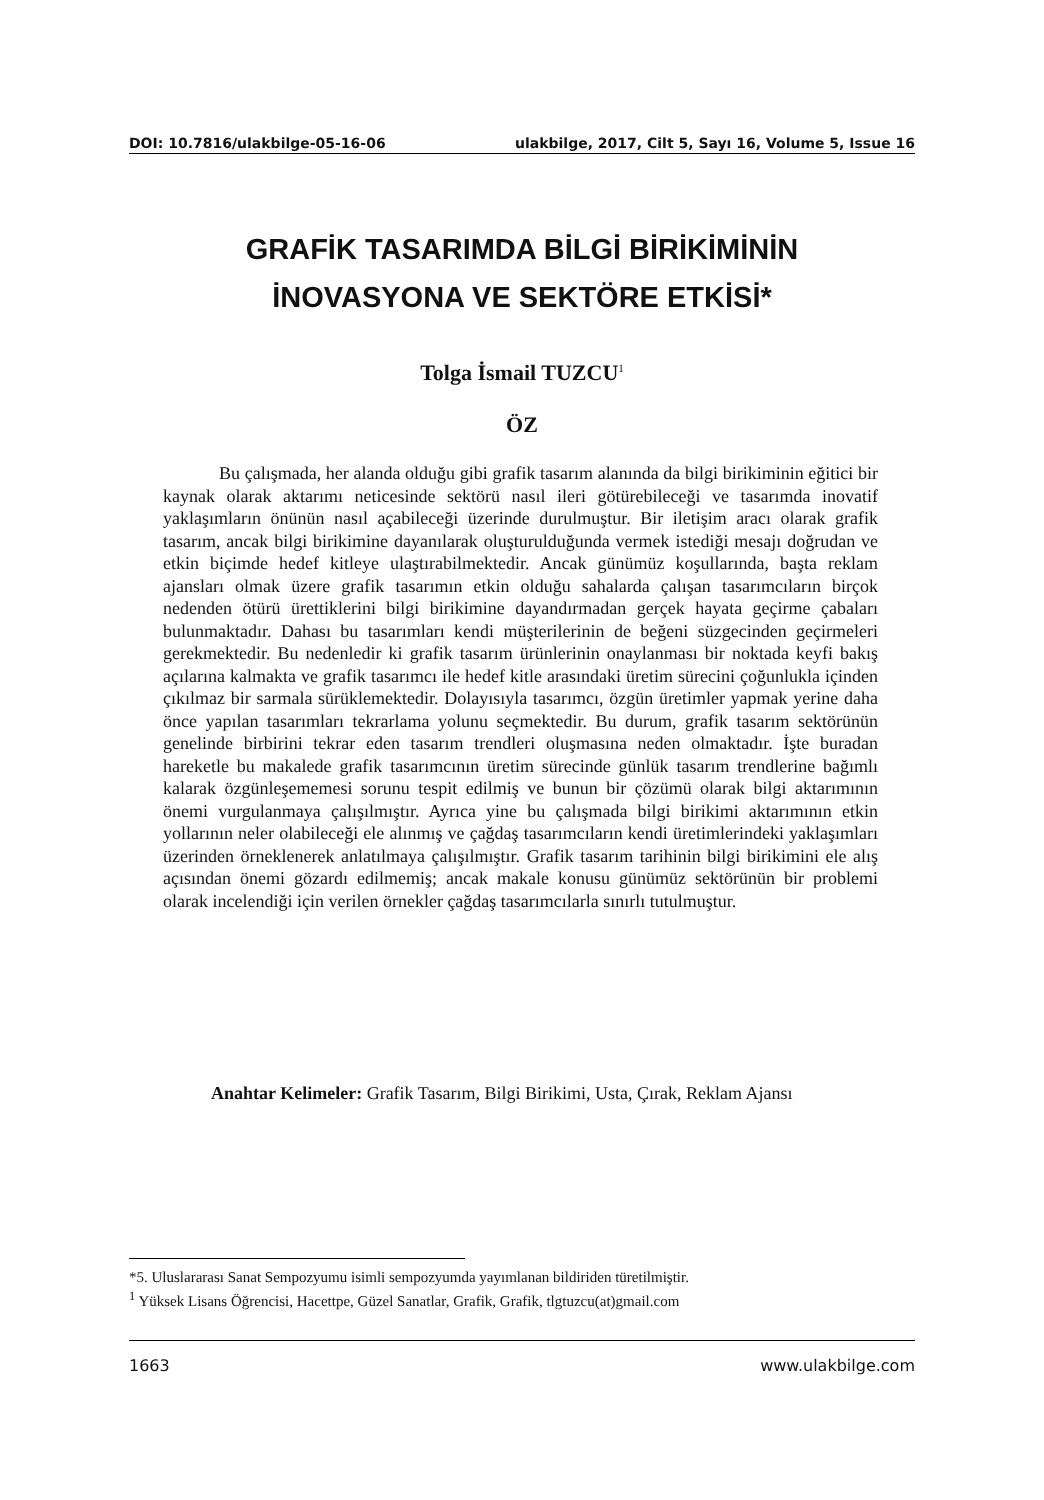DOI: 10.7816/ulakbilge-05-16-06 ulakbilge, 2017, Cilt 5, Sayı 16, Volume 5, Issue 16
GRAFİK TASARIMDA BİLGİ BİRİKİMİNİN
İNOVASYONA VE SEKTÖRE ETKİSİ*
Tolga İsmail TUZCU<sup>1</sup>
ÖZ
Bu çalışmada, her alanda olduğu gibi grafik tasarım alanında da bilgi birikiminin eğitici bir kaynak olarak aktarımı neticesinde sektörü nasıl ileri götürebileceği ve tasarımda inovatif yaklaşımların önünün nasıl açabileceği üzerinde durulmuştur. Bir iletişim aracı olarak grafik tasarım, ancak bilgi birikimine dayanılarak oluşturulduğunda vermek istediği mesajı doğrudan ve etkin biçimde hedef kitleye ulaştırabilmektedir. Ancak günümüz koşullarında, başta reklam ajansları olmak üzere grafik tasarımın etkin olduğu sahalarda çalışan tasarımcıların birçok nedenden ötürü ürettiklerini bilgi birikimine dayandırmadan gerçek hayata geçirme çabaları bulunmaktadır. Dahası bu tasarımları kendi müşterilerinin de beğeni süzgecinden geçirmeleri gerekmektedir. Bu nedenledir ki grafik tasarım ürünlerinin onaylanması bir noktada keyfi bakış açılarına kalmakta ve grafik tasarımcı ile hedef kitle arasındaki üretim sürecini çoğunlukla içinden çıkılmaz bir sarmala sürüklemektedir. Dolayısıyla tasarımcı, özgün üretimler yapmak yerine daha önce yapılan tasarımları tekrarlama yolunu seçmektedir. Bu durum, grafik tasarım sektörünün genelinde birbirini tekrar eden tasarım trendleri oluşmasına neden olmaktadır. İşte buradan hareketle bu makalede grafik tasarımcının üretim sürecinde günlük tasarım trendlerine bağımlı kalarak özgünleşememesi sorunu tespit edilmiş ve bunun bir çözümü olarak bilgi aktarımının önemi vurgulanmaya çalışılmıştır. Ayrıca yine bu çalışmada bilgi birikimi aktarımının etkin yollarının neler olabileceği ele alınmış ve çağdaş tasarımcıların kendi üretimlerindeki yaklaşımları üzerinden örneklenerek anlatılmaya çalışılmıştır. Grafik tasarım tarihinin bilgi birikimini ele alış açısından önemi gözardı edilmemiş; ancak makale konusu günümüz sektörünün bir problemi olarak incelendiği için verilen örnekler çağdaş tasarımcılarla sınırlı tutulmuştur.
Anahtar Kelimeler: Grafik Tasarım, Bilgi Birikimi, Usta, Çırak, Reklam Ajansı
*5. Uluslararası Sanat Sempozyumu isimli sempozyumda yayımlanan bildiriden türetilmiştir.
<sup>1</sup> Yüksek Lisans Öğrencisi, Hacettpe, Güzel Sanatlar, Grafik, Grafik, tlgtuzcu(at)gmail.com
1663 www.ulakbilge.com